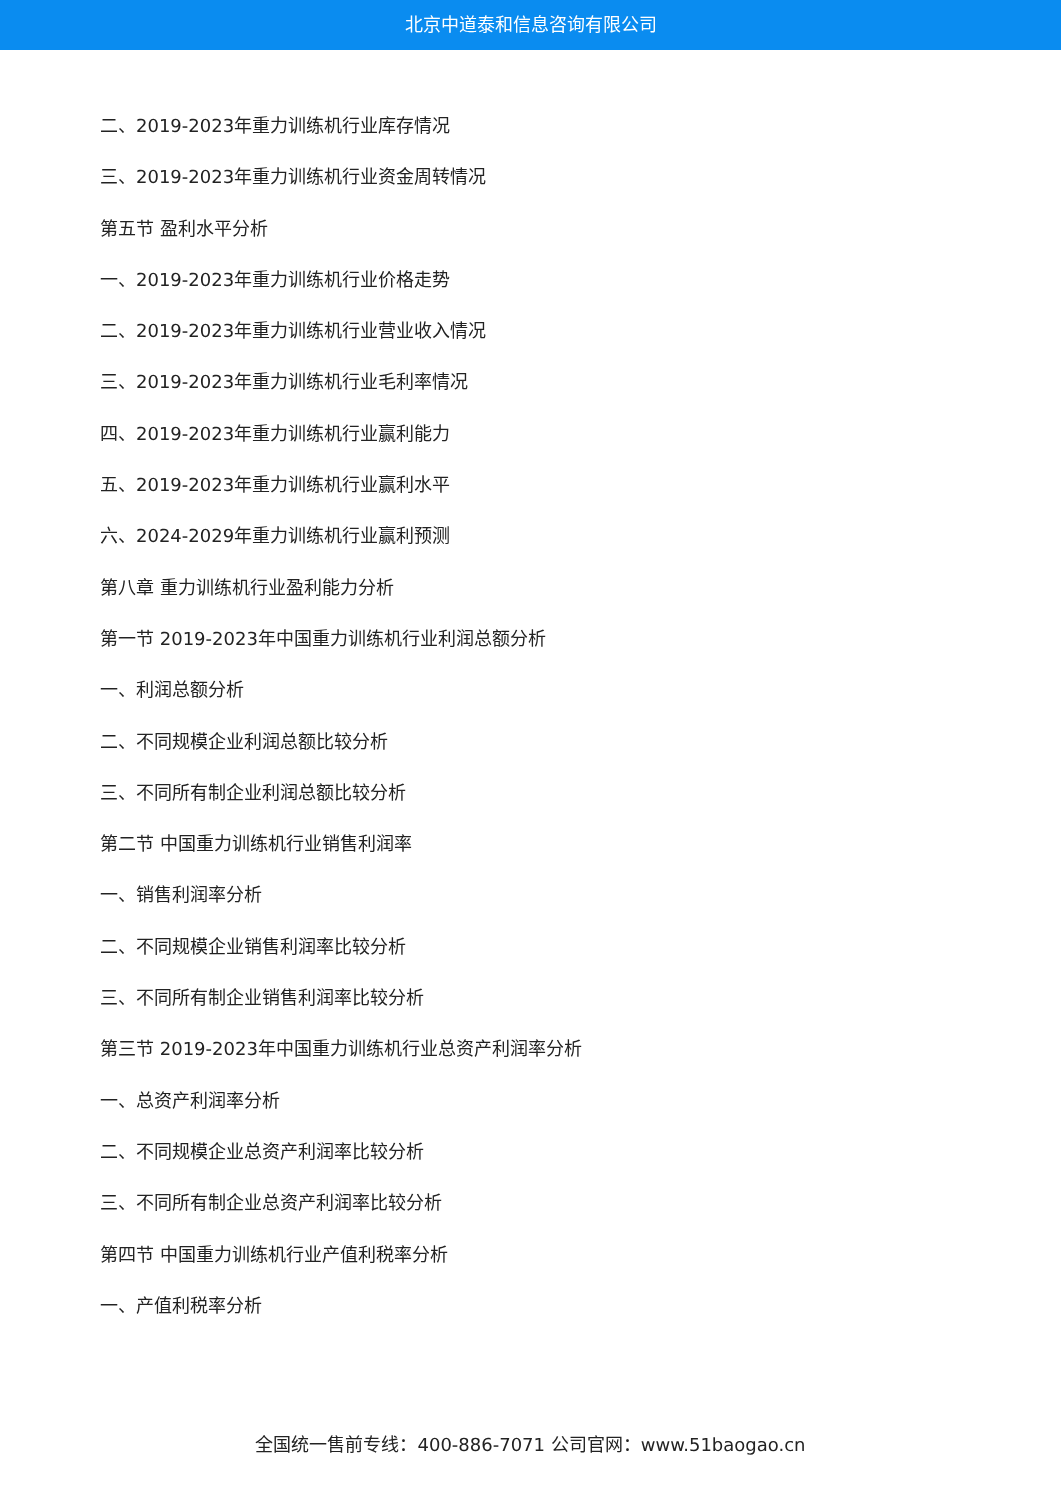北京中道泰和信息咨询有限公司
二、2019-2023年重力训练机行业库存情况
三、2019-2023年重力训练机行业资金周转情况
第五节 盈利水平分析
一、2019-2023年重力训练机行业价格走势
二、2019-2023年重力训练机行业营业收入情况
三、2019-2023年重力训练机行业毛利率情况
四、2019-2023年重力训练机行业赢利能力
五、2019-2023年重力训练机行业赢利水平
六、2024-2029年重力训练机行业赢利预测
第八章 重力训练机行业盈利能力分析
第一节 2019-2023年中国重力训练机行业利润总额分析
一、利润总额分析
二、不同规模企业利润总额比较分析
三、不同所有制企业利润总额比较分析
第二节 中国重力训练机行业销售利润率
一、销售利润率分析
二、不同规模企业销售利润率比较分析
三、不同所有制企业销售利润率比较分析
第三节 2019-2023年中国重力训练机行业总资产利润率分析
一、总资产利润率分析
二、不同规模企业总资产利润率比较分析
三、不同所有制企业总资产利润率比较分析
第四节 中国重力训练机行业产值利税率分析
一、产值利税率分析
全国统一售前专线：400-886-7071 公司官网：www.51baogao.cn